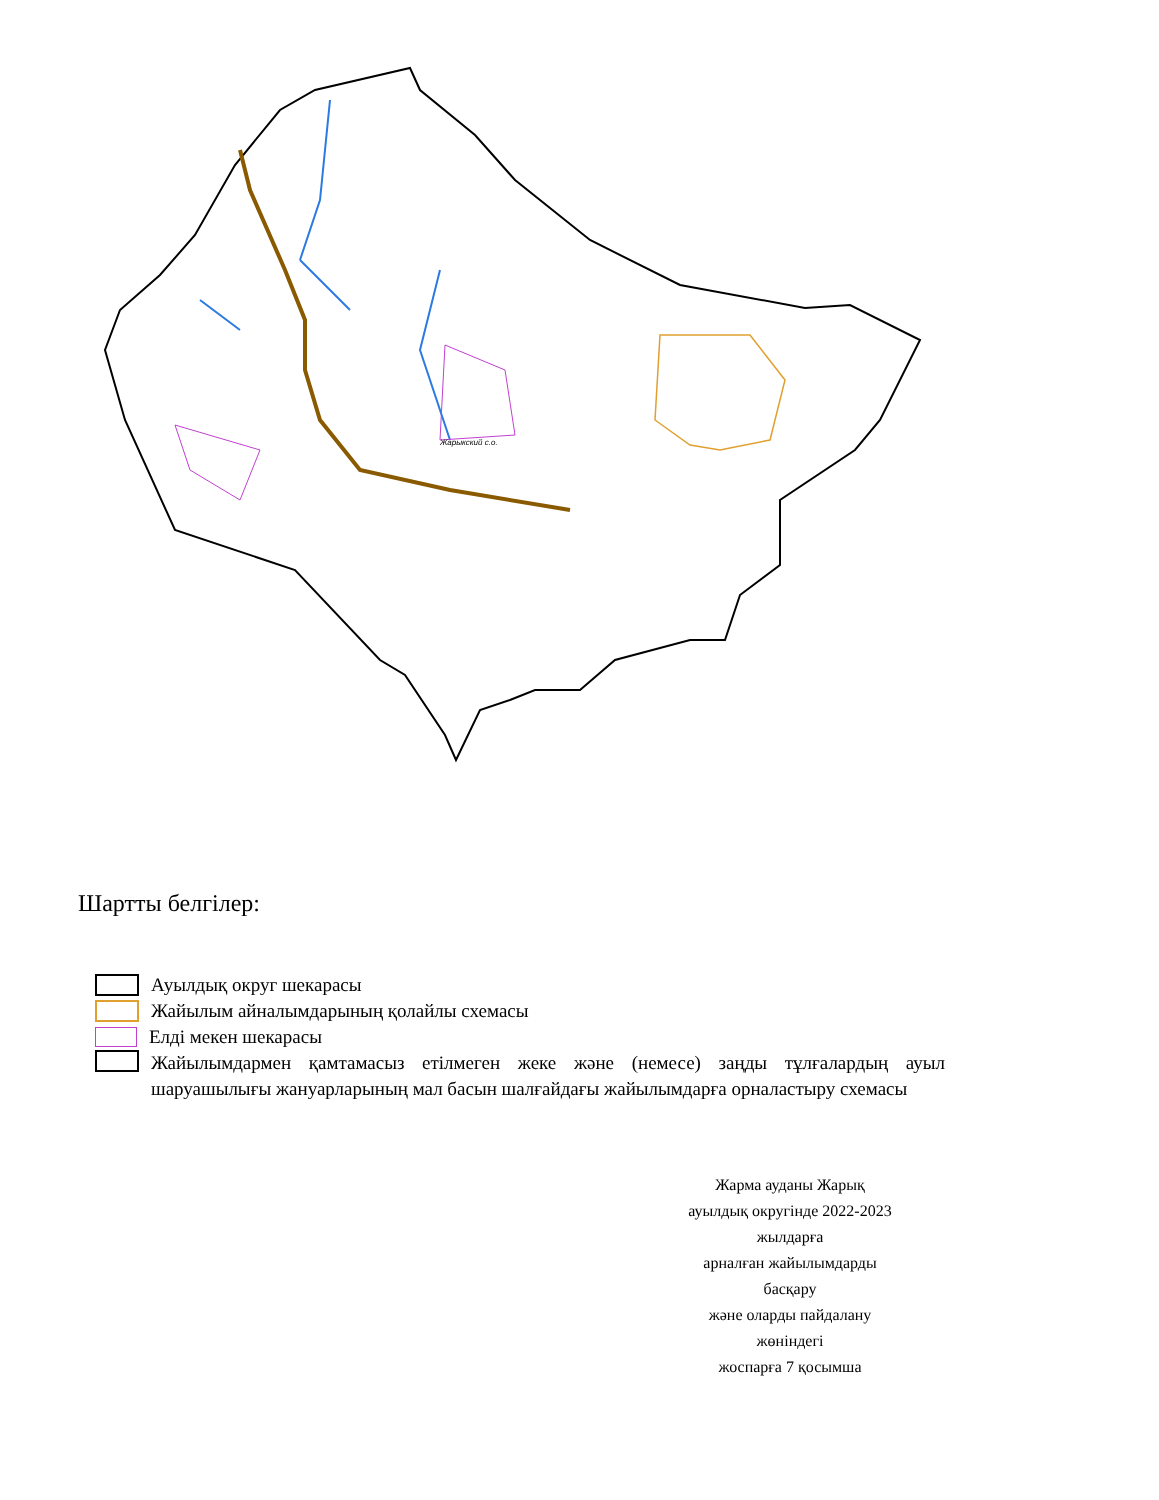Жарыкский с.о.
Шартты белгілер:
Ауылдық округ шекарасы
Жайылым айналымдарының қолайлы схемасы
Елді мекен шекарасы
Жайылымдармен қамтамасыз етілмеген жеке және (немесе) заңды тұлғалардың ауыл шаруашылығы жануарларының мал басын шалғайдағы жайылымдарға орналастыру схемасы
Жарма ауданы Жарық
ауылдық округінде 2022-2023
жылдарға
арналған жайылымдарды
басқару
және оларды пайдалану
жөніндегі
жоспарға 7 қосымша